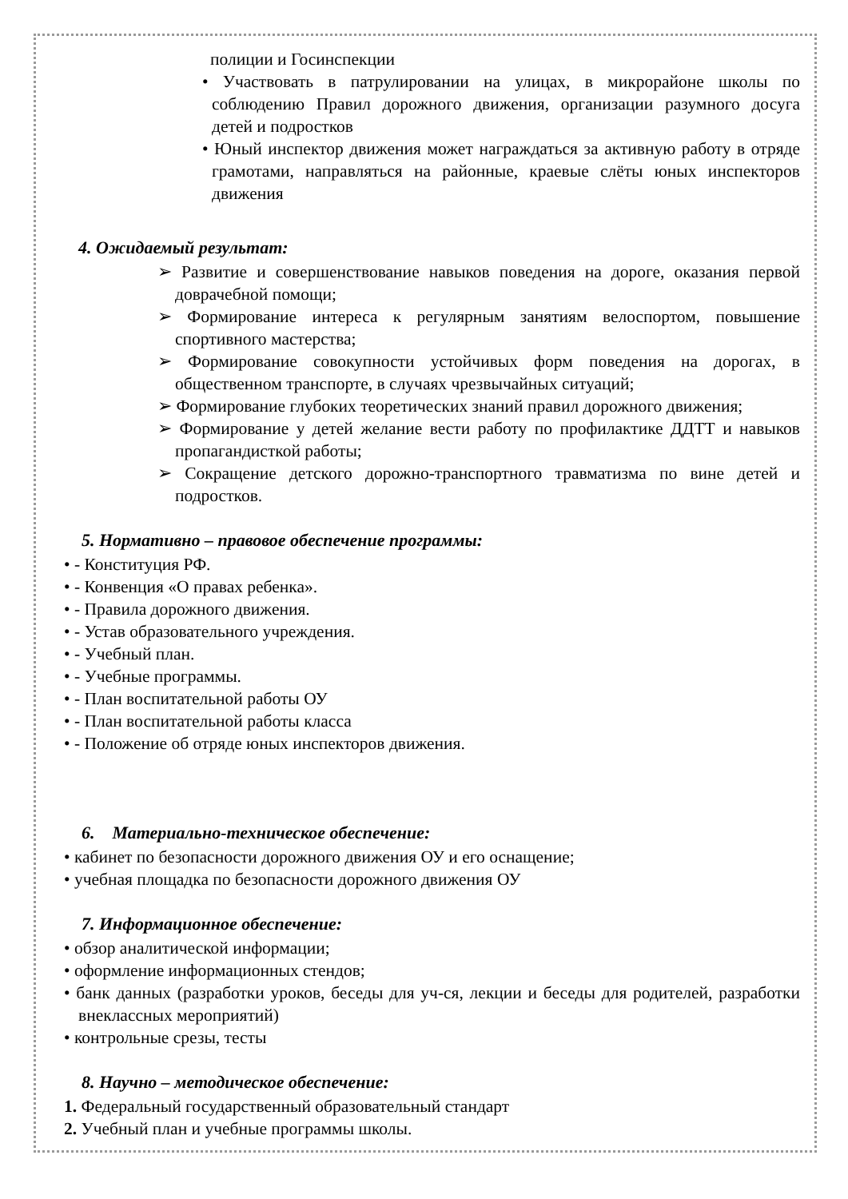полиции и Госинспекции
• Участвовать в патрулировании на улицах, в микрорайоне школы по соблюдению Правил дорожного движения, организации разумного досуга детей и подростков
• Юный инспектор движения может награждаться за активную работу в отряде грамотами, направляться на районные, краевые слёты юных инспекторов движения
4. Ожидаемый результат:
➢ Развитие и совершенствование навыков поведения на дороге, оказания первой доврачебной помощи;
➢ Формирование интереса к регулярным занятиям велоспортом, повышение спортивного мастерства;
➢ Формирование совокупности устойчивых форм поведения на дорогах, в общественном транспорте, в случаях чрезвычайных ситуаций;
➢ Формирование глубоких теоретических знаний правил дорожного движения;
➢ Формирование у детей желание вести работу по профилактике ДДТТ и навыков пропагандисткой работы;
➢ Сокращение детского дорожно-транспортного травматизма по вине детей и подростков.
5. Нормативно – правовое обеспечение программы:
• - Конституция РФ.
• - Конвенция «О правах ребенка».
• - Правила дорожного движения.
• - Устав образовательного учреждения.
• - Учебный план.
• - Учебные программы.
• - План воспитательной работы ОУ
• - План воспитательной работы класса
• - Положение об отряде юных инспекторов движения.
6. Материально-техническое обеспечение:
• кабинет по безопасности дорожного движения ОУ и его оснащение;
• учебная площадка по безопасности дорожного движения ОУ
7. Информационное обеспечение:
• обзор аналитической информации;
• оформление информационных стендов;
• банк данных (разработки уроков, беседы для уч-ся, лекции и беседы для родителей, разработки внеклассных мероприятий)
• контрольные срезы, тесты
8. Научно – методическое обеспечение:
1. Федеральный государственный образовательный стандарт
2. Учебный план и учебные программы школы.